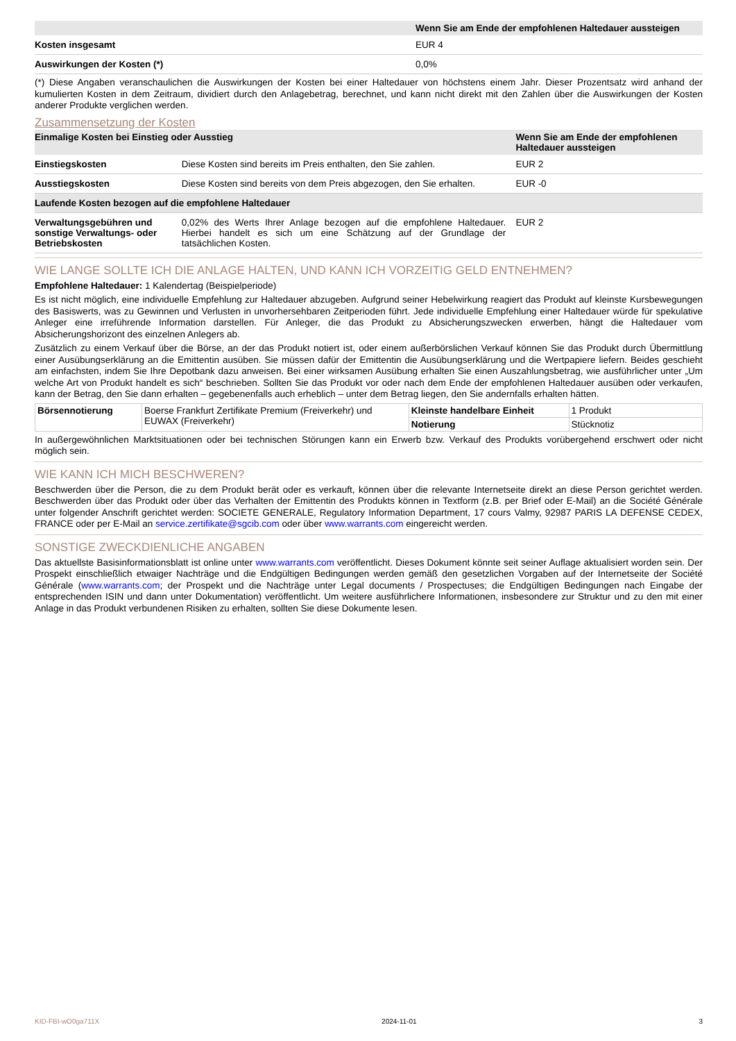| | Wenn Sie am Ende der empfohlenen Haltedauer aussteigen |
| --- | --- |
| Kosten insgesamt | EUR 4 |
| Auswirkungen der Kosten (*) | 0,0% |
(*) Diese Angaben veranschaulichen die Auswirkungen der Kosten bei einer Haltedauer von höchstens einem Jahr. Dieser Prozentsatz wird anhand der kumulierten Kosten in dem Zeitraum, dividiert durch den Anlagebetrag, berechnet, und kann nicht direkt mit den Zahlen über die Auswirkungen der Kosten anderer Produkte verglichen werden.
Zusammensetzung der Kosten
| Einmalige Kosten bei Einstieg oder Ausstieg | | Wenn Sie am Ende der empfohlenen Haltedauer aussteigen |
| --- | --- | --- |
| Einstiegskosten | Diese Kosten sind bereits im Preis enthalten, den Sie zahlen. | EUR 2 |
| Ausstiegskosten | Diese Kosten sind bereits von dem Preis abgezogen, den Sie erhalten. | EUR -0 |
| Laufende Kosten bezogen auf die empfohlene Haltedauer | | |
| Verwaltungsgebühren und sonstige Verwaltungs- oder Betriebskosten | 0,02% des Werts Ihrer Anlage bezogen auf die empfohlene Haltedauer. Hierbei handelt es sich um eine Schätzung auf der Grundlage der tatsächlichen Kosten. | EUR 2 |
WIE LANGE SOLLTE ICH DIE ANLAGE HALTEN, UND KANN ICH VORZEITIG GELD ENTNEHMEN?
Empfohlene Haltedauer: 1 Kalendertag (Beispielperiode)
Es ist nicht möglich, eine individuelle Empfehlung zur Haltedauer abzugeben. Aufgrund seiner Hebelwirkung reagiert das Produkt auf kleinste Kursbewegungen des Basiswerts, was zu Gewinnen und Verlusten in unvorhersehbaren Zeitperioden führt. Jede individuelle Empfehlung einer Haltedauer würde für spekulative Anleger eine irreführende Information darstellen. Für Anleger, die das Produkt zu Absicherungszwecken erwerben, hängt die Haltedauer vom Absicherungshorizont des einzelnen Anlegers ab.
Zusätzlich zu einem Verkauf über die Börse, an der das Produkt notiert ist, oder einem außerbörslichen Verkauf können Sie das Produkt durch Übermittlung einer Ausübungserklärung an die Emittentin ausüben. Sie müssen dafür der Emittentin die Ausübungserklärung und die Wertpapiere liefern. Beides geschieht am einfachsten, indem Sie Ihre Depotbank dazu anweisen. Bei einer wirksamen Ausübung erhalten Sie einen Auszahlungsbetrag, wie ausführlicher unter „Um welche Art von Produkt handelt es sich“ beschrieben. Sollten Sie das Produkt vor oder nach dem Ende der empfohlenen Haltedauer ausüben oder verkaufen, kann der Betrag, den Sie dann erhalten – gegebenenfalls auch erheblich – unter dem Betrag liegen, den Sie andernfalls erhalten hätten.
| Börsennotierung | Boerse Frankfurt Zertifikate Premium (Freiverkehr) und EUWAX (Freiverkehr) | Kleinste handelbare Einheit | 1 Produkt |
| | | Notierung | Stücknotiz |
In außergewöhnlichen Marktsituationen oder bei technischen Störungen kann ein Erwerb bzw. Verkauf des Produkts vorübergehend erschwert oder nicht möglich sein.
WIE KANN ICH MICH BESCHWEREN?
Beschwerden über die Person, die zu dem Produkt berät oder es verkauft, können über die relevante Internetseite direkt an diese Person gerichtet werden. Beschwerden über das Produkt oder über das Verhalten der Emittentin des Produkts können in Textform (z.B. per Brief oder E-Mail) an die Société Générale unter folgender Anschrift gerichtet werden: SOCIETE GENERALE, Regulatory Information Department, 17 cours Valmy, 92987 PARIS LA DEFENSE CEDEX, FRANCE oder per E-Mail an service.zertifikate@sgcib.com oder über www.warrants.com eingereicht werden.
SONSTIGE ZWECKDIENLICHE ANGABEN
Das aktuellste Basisinformationsblatt ist online unter www.warrants.com veröffentlicht. Dieses Dokument könnte seit seiner Auflage aktualisiert worden sein. Der Prospekt einschließlich etwaiger Nachträge und die Endgültigen Bedingungen werden gemäß den gesetzlichen Vorgaben auf der Internetseite der Société Générale (www.warrants.com; der Prospekt und die Nachträge unter Legal documents / Prospectuses; die Endgültigen Bedingungen nach Eingabe der entsprechenden ISIN und dann unter Dokumentation) veröffentlicht. Um weitere ausführlichere Informationen, insbesondere zur Struktur und zu den mit einer Anlage in das Produkt verbundenen Risiken zu erhalten, sollten Sie diese Dokumente lesen.
KID-FBI-wO0ga711X 2024-11-01 3